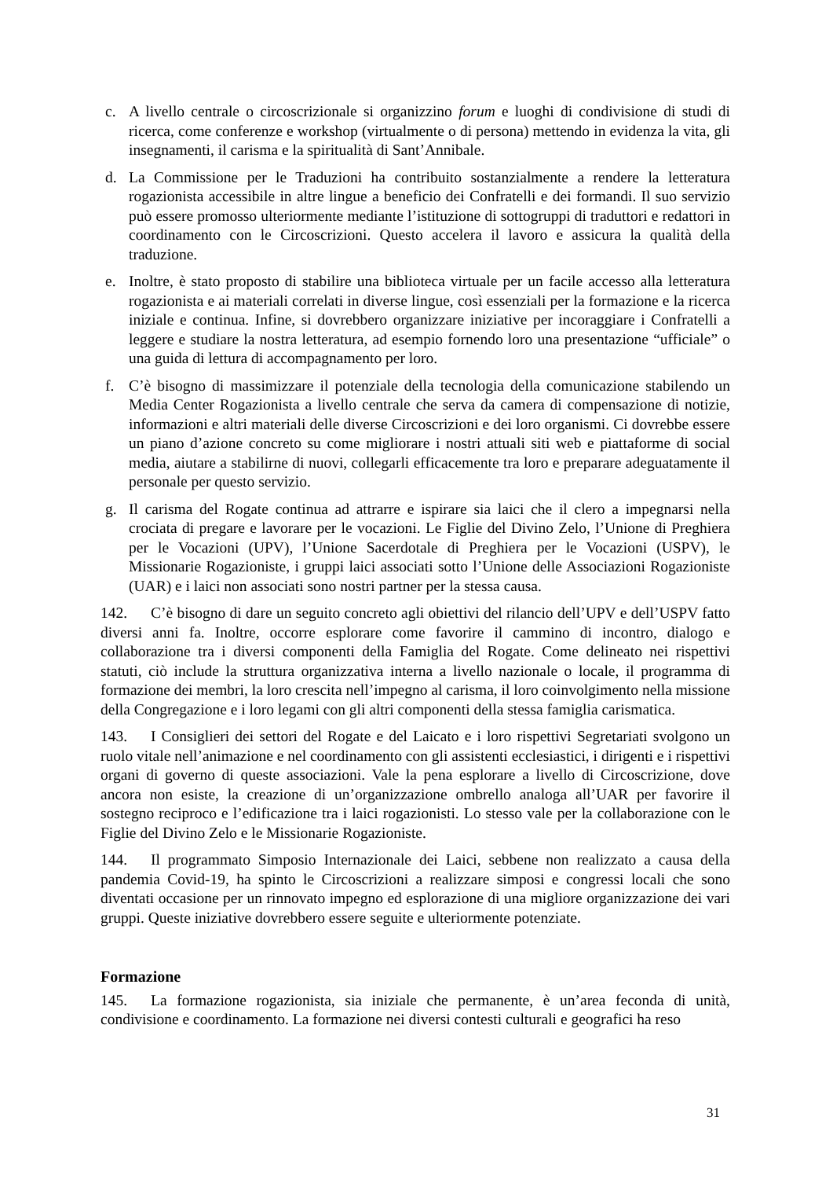c. A livello centrale o circoscrizionale si organizzino forum e luoghi di condivisione di studi di ricerca, come conferenze e workshop (virtualmente o di persona) mettendo in evidenza la vita, gli insegnamenti, il carisma e la spiritualità di Sant’Annibale.
d. La Commissione per le Traduzioni ha contribuito sostanzialmente a rendere la letteratura rogazionista accessibile in altre lingue a beneficio dei Confratelli e dei formandi. Il suo servizio può essere promosso ulteriormente mediante l’istituzione di sottogruppi di traduttori e redattori in coordinamento con le Circoscrizioni. Questo accelera il lavoro e assicura la qualità della traduzione.
e. Inoltre, è stato proposto di stabilire una biblioteca virtuale per un facile accesso alla letteratura rogazionista e ai materiali correlati in diverse lingue, così essenziali per la formazione e la ricerca iniziale e continua. Infine, si dovrebbero organizzare iniziative per incoraggiare i Confratelli a leggere e studiare la nostra letteratura, ad esempio fornendo loro una presentazione “ufficiale” o una guida di lettura di accompagnamento per loro.
f. C’è bisogno di massimizzare il potenziale della tecnologia della comunicazione stabilendo un Media Center Rogazionista a livello centrale che serva da camera di compensazione di notizie, informazioni e altri materiali delle diverse Circoscrizioni e dei loro organismi. Ci dovrebbe essere un piano d’azione concreto su come migliorare i nostri attuali siti web e piattaforme di social media, aiutare a stabilirne di nuovi, collegarli efficacemente tra loro e preparare adeguatamente il personale per questo servizio.
g. Il carisma del Rogate continua ad attrarre e ispirare sia laici che il clero a impegnarsi nella crociata di pregare e lavorare per le vocazioni. Le Figlie del Divino Zelo, l’Unione di Preghiera per le Vocazioni (UPV), l’Unione Sacerdotale di Preghiera per le Vocazioni (USPV), le Missionarie Rogazioniste, i gruppi laici associati sotto l’Unione delle Associazioni Rogazioniste (UAR) e i laici non associati sono nostri partner per la stessa causa.
142. C’è bisogno di dare un seguito concreto agli obiettivi del rilancio dell’UPV e dell’USPV fatto diversi anni fa. Inoltre, occorre esplorare come favorire il cammino di incontro, dialogo e collaborazione tra i diversi componenti della Famiglia del Rogate. Come delineato nei rispettivi statuti, ciò include la struttura organizzativa interna a livello nazionale o locale, il programma di formazione dei membri, la loro crescita nell’impegno al carisma, il loro coinvolgimento nella missione della Congregazione e i loro legami con gli altri componenti della stessa famiglia carismatica.
143. I Consiglieri dei settori del Rogate e del Laicato e i loro rispettivi Segretariati svolgono un ruolo vitale nell’animazione e nel coordinamento con gli assistenti ecclesiastici, i dirigenti e i rispettivi organi di governo di queste associazioni. Vale la pena esplorare a livello di Circoscrizione, dove ancora non esiste, la creazione di un’organizzazione ombrello analoga all’UAR per favorire il sostegno reciproco e l’edificazione tra i laici rogazionisti. Lo stesso vale per la collaborazione con le Figlie del Divino Zelo e le Missionarie Rogazioniste.
144. Il programmato Simposio Internazionale dei Laici, sebbene non realizzato a causa della pandemia Covid-19, ha spinto le Circoscrizioni a realizzare simposi e congressi locali che sono diventati occasione per un rinnovato impegno ed esplorazione di una migliore organizzazione dei vari gruppi. Queste iniziative dovrebbero essere seguite e ulteriormente potenziate.
Formazione
145. La formazione rogazionista, sia iniziale che permanente, è un’area feconda di unità, condivisione e coordinamento. La formazione nei diversi contesti culturali e geografici ha reso
31